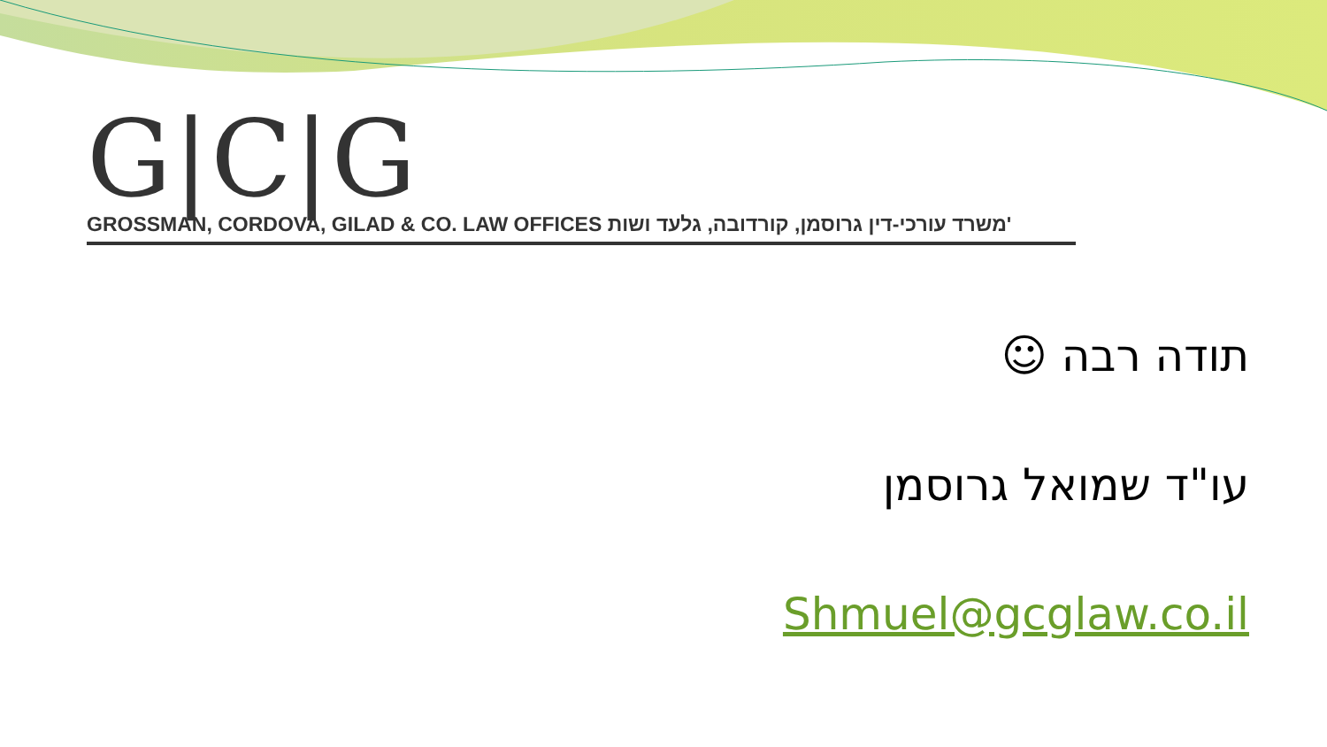G|C|G
GROSSMAN, CORDOVA, GILAD & CO. LAW OFFICES משרד עורכי-דין גרוסמן, קורדובה, גלעד ושות'
תודה רבה ☺
עו"ד שמואל גרוסמן
Shmuel@gcglaw.co.il